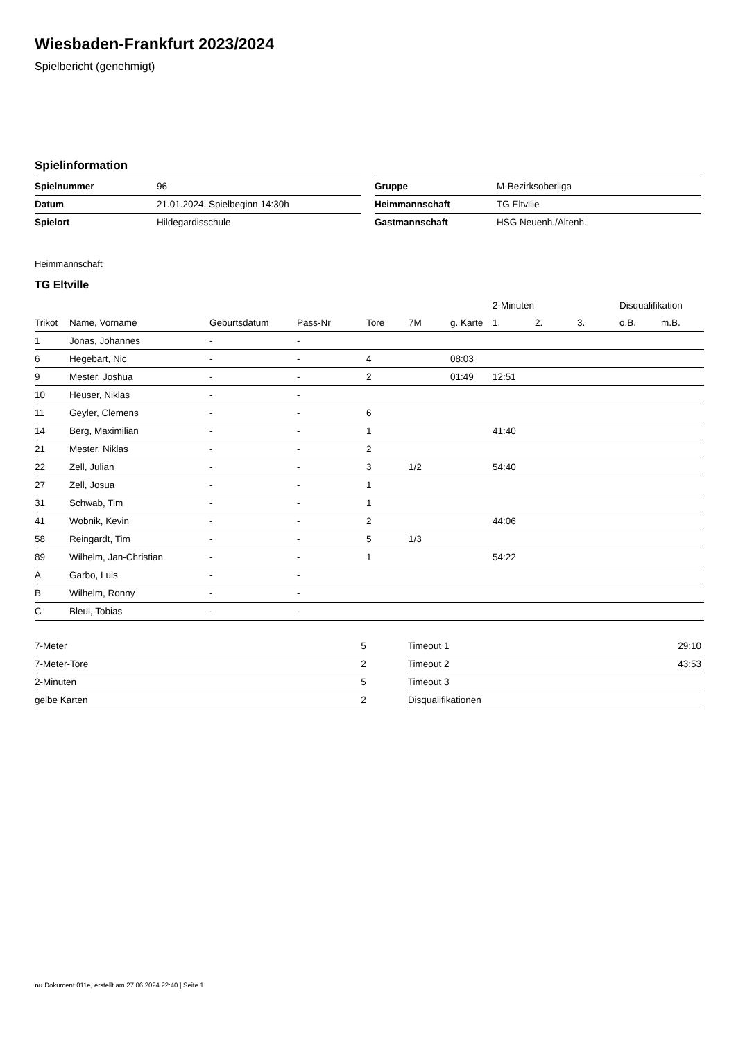Wiesbaden-Frankfurt 2023/2024
Spielbericht (genehmigt)
Spielinformation
| Spielnummer | 96 |
| Datum | 21.01.2024, Spielbeginn 14:30h |
| Spielort | Hildegardisschule |
| Gruppe | M-Bezirksoberliga |
| Heimmannschaft | TG Eltville |
| Gastmannschaft | HSG Neuenh./Altenh. |
Heimmannschaft
TG Eltville
| | | | | | | | 2-Minuten | | | Disqualifikation | |
| --- | --- | --- | --- | --- | --- | --- | --- | --- | --- | --- | --- |
| Trikot | Name, Vorname | Geburtsdatum | Pass-Nr | Tore | 7M | g. Karte | 1. | 2. | 3. | o.B. | m.B. |
| 1 | Jonas, Johannes | - | - | | | | | | | | |
| 6 | Hegebart, Nic | - | - | 4 | | 08:03 | | | | | |
| 9 | Mester, Joshua | - | - | 2 | | 01:49 | 12:51 | | | | |
| 10 | Heuser, Niklas | - | - | | | | | | | | |
| 11 | Geyler, Clemens | - | - | 6 | | | | | | | |
| 14 | Berg, Maximilian | - | - | 1 | | | 41:40 | | | | |
| 21 | Mester, Niklas | - | - | 2 | | | | | | | |
| 22 | Zell, Julian | - | - | 3 | 1/2 | | 54:40 | | | | |
| 27 | Zell, Josua | - | - | 1 | | | | | | | |
| 31 | Schwab, Tim | - | - | 1 | | | | | | | |
| 41 | Wobnik, Kevin | - | - | 2 | | | 44:06 | | | | |
| 58 | Reingardt, Tim | - | - | 5 | 1/3 | | | | | | |
| 89 | Wilhelm, Jan-Christian | - | - | 1 | | | 54:22 | | | | |
| A | Garbo, Luis | - | - | | | | | | | | |
| B | Wilhelm, Ronny | - | - | | | | | | | | |
| C | Bleul, Tobias | - | - | | | | | | | | |
| 7-Meter | 5 |
| 7-Meter-Tore | 2 |
| 2-Minuten | 5 |
| gelbe Karten | 2 |
| Timeout 1 | 29:10 |
| Timeout 2 | 43:53 |
| Timeout 3 | |
| Disqualifikationen | |
nu.Dokument 011e, erstellt am 27.06.2024 22:40 | Seite 1